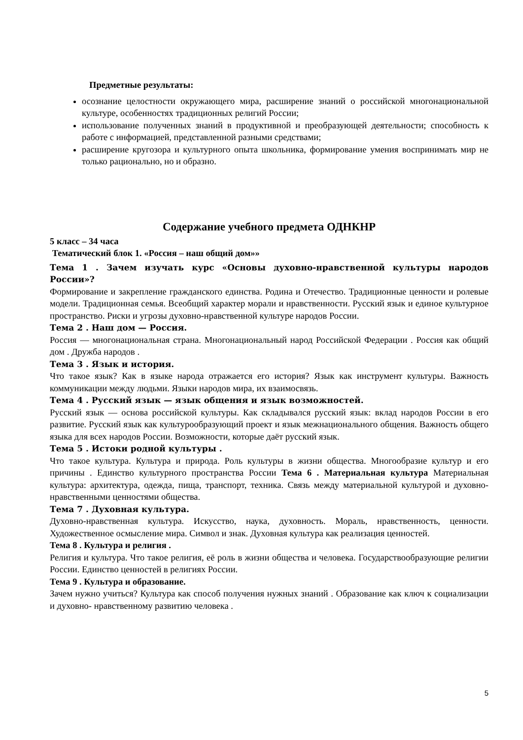Предметные результаты:
осознание целостности окружающего мира, расширение знаний о российской многонациональной культуре, особенностях традиционных религий России;
использование полученных знаний в продуктивной и преобразующей деятельности; способность к работе с информацией, представленной разными средствами;
расширение кругозора и культурного опыта школьника, формирование умения воспринимать мир не только рационально, но и образно.
Содержание учебного предмета ОДНКНР
5 класс – 34 часа
Тематический блок 1. «Россия – наш общий дом»»
Тема 1 . Зачем изучать курс «Основы духовно-нравственной культуры народов России»?
Формирование и закрепление гражданского единства. Родина и Отечество. Традиционные ценности и ролевые модели. Традиционная семья. Всеобщий характер морали и нравственности. Русский язык и единое культурное пространство. Риски и угрозы духовно-нравственной культуре народов России.
Тема 2 . Наш дом — Россия.
Россия — многонациональная страна. Многонациональный народ Российской Федерации . Россия как общий дом . Дружба народов .
Тема 3 . Язык и история.
Что такое язык? Как в языке народа отражается его история? Язык как инструмент культуры. Важность коммуникации между людьми. Языки народов мира, их взаимосвязь.
Тема 4 . Русский язык — язык общения и язык возможностей.
Русский язык — основа российской культуры. Как складывался русский язык: вклад народов России в его развитие. Русский язык как культурообразующий проект и язык межнационального общения. Важность общего языка для всех народов России. Возможности, которые даёт русский язык.
Тема 5 . Истоки родной культуры .
Что такое культура. Культура и природа. Роль культуры в жизни общества. Многообразие культур и его причины . Единство культурного пространства России Тема 6 . Материальная культура Материальная культура: архитектура, одежда, пища, транспорт, техника. Связь между материальной культурой и духовно-нравственными ценностями общества.
Тема 7 . Духовная культура.
Духовно-нравственная культура. Искусство, наука, духовность. Мораль, нравственность, ценности. Художественное осмысление мира. Символ и знак. Духовная культура как реализация ценностей.
Тема 8 . Культура и религия .
Религия и культура. Что такое религия, её роль в жизни общества и человека. Государствообразующие религии России. Единство ценностей в религиях России.
Тема 9 . Культура и образование.
Зачем нужно учиться? Культура как способ получения нужных знаний . Образование как ключ к социализации и духовно- нравственному развитию человека .
5